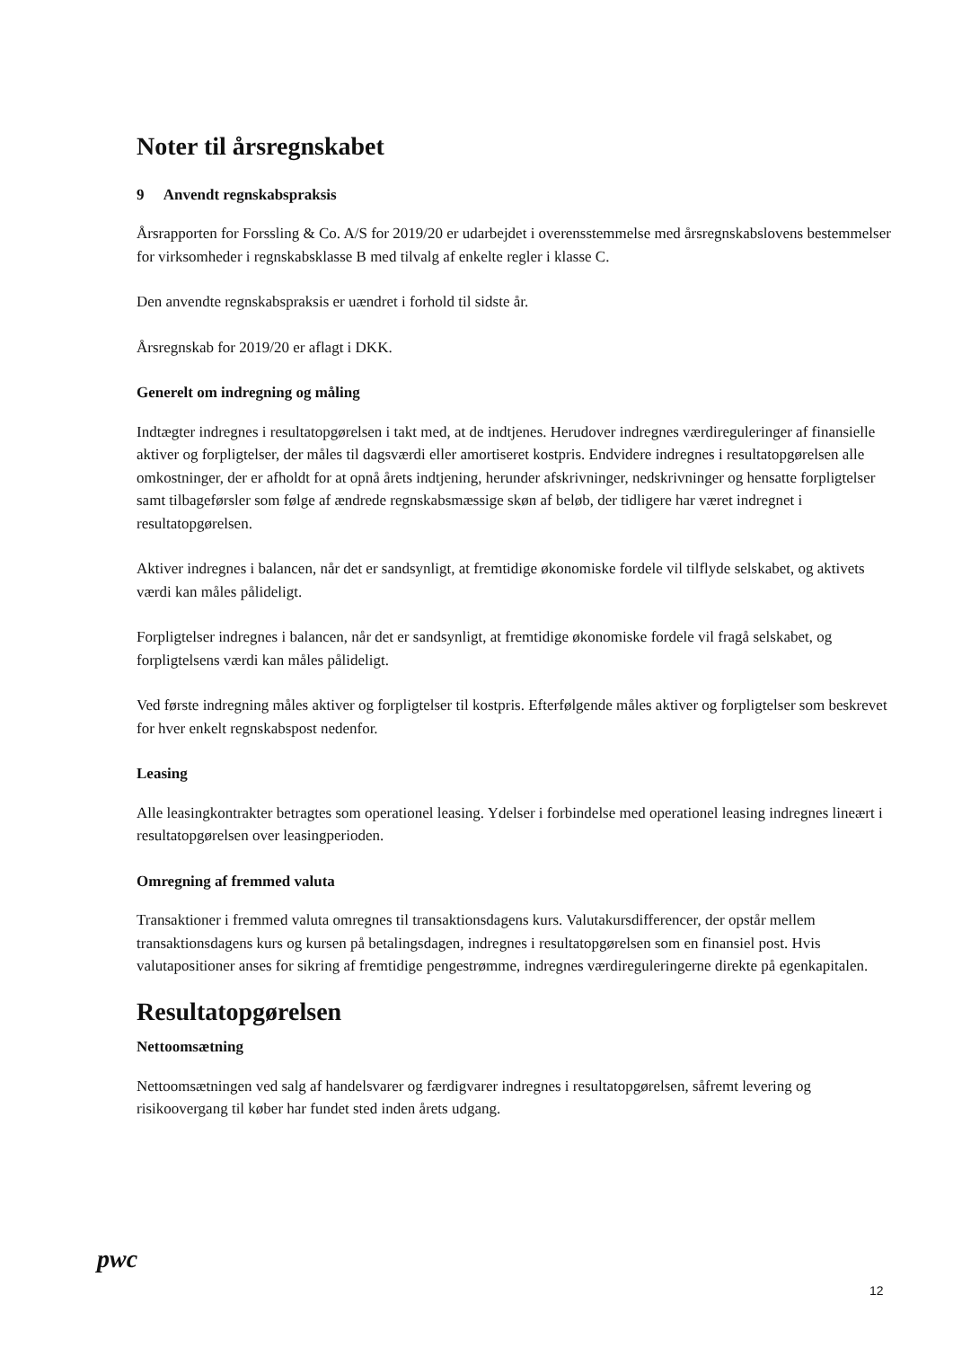Noter til årsregnskabet
9 Anvendt regnskabspraksis
Årsrapporten for Forssling & Co. A/S for 2019/20 er udarbejdet i overensstemmelse med årsregnskabslovens bestemmelser for virksomheder i regnskabsklasse B med tilvalg af enkelte regler i klasse C.
Den anvendte regnskabspraksis er uændret i forhold til sidste år.
Årsregnskab for 2019/20 er aflagt i DKK.
Generelt om indregning og måling
Indtægter indregnes i resultatopgørelsen i takt med, at de indtjenes. Herudover indregnes værdireguleringer af finansielle aktiver og forpligtelser, der måles til dagsværdi eller amortiseret kostpris. Endvidere indregnes i resultatopgørelsen alle omkostninger, der er afholdt for at opnå årets indtjening, herunder afskrivninger, nedskrivninger og hensatte forpligtelser samt tilbageførsler som følge af ændrede regnskabsmæssige skøn af beløb, der tidligere har været indregnet i resultatopgørelsen.
Aktiver indregnes i balancen, når det er sandsynligt, at fremtidige økonomiske fordele vil tilflyde selskabet, og aktivets værdi kan måles pålideligt.
Forpligtelser indregnes i balancen, når det er sandsynligt, at fremtidige økonomiske fordele vil fragå selskabet, og forpligtelsens værdi kan måles pålideligt.
Ved første indregning måles aktiver og forpligtelser til kostpris. Efterfølgende måles aktiver og forpligtelser som beskrevet for hver enkelt regnskabspost nedenfor.
Leasing
Alle leasingkontrakter betragtes som operationel leasing. Ydelser i forbindelse med operationel leasing indregnes lineært i resultatopgørelsen over leasingperioden.
Omregning af fremmed valuta
Transaktioner i fremmed valuta omregnes til transaktionsdagens kurs. Valutakursdifferencer, der opstår mellem transaktionsdagens kurs og kursen på betalingsdagen, indregnes i resultatopgørelsen som en finansiel post. Hvis valutapositioner anses for sikring af fremtidige pengestrømme, indregnes værdireguleringerne direkte på egenkapitalen.
Resultatopgørelsen
Nettoomsætning
Nettoomsætningen ved salg af handelsvarer og færdigvarer indregnes i resultatopgørelsen, såfremt levering og risikoovergang til køber har fundet sted inden årets udgang.
pwc
12